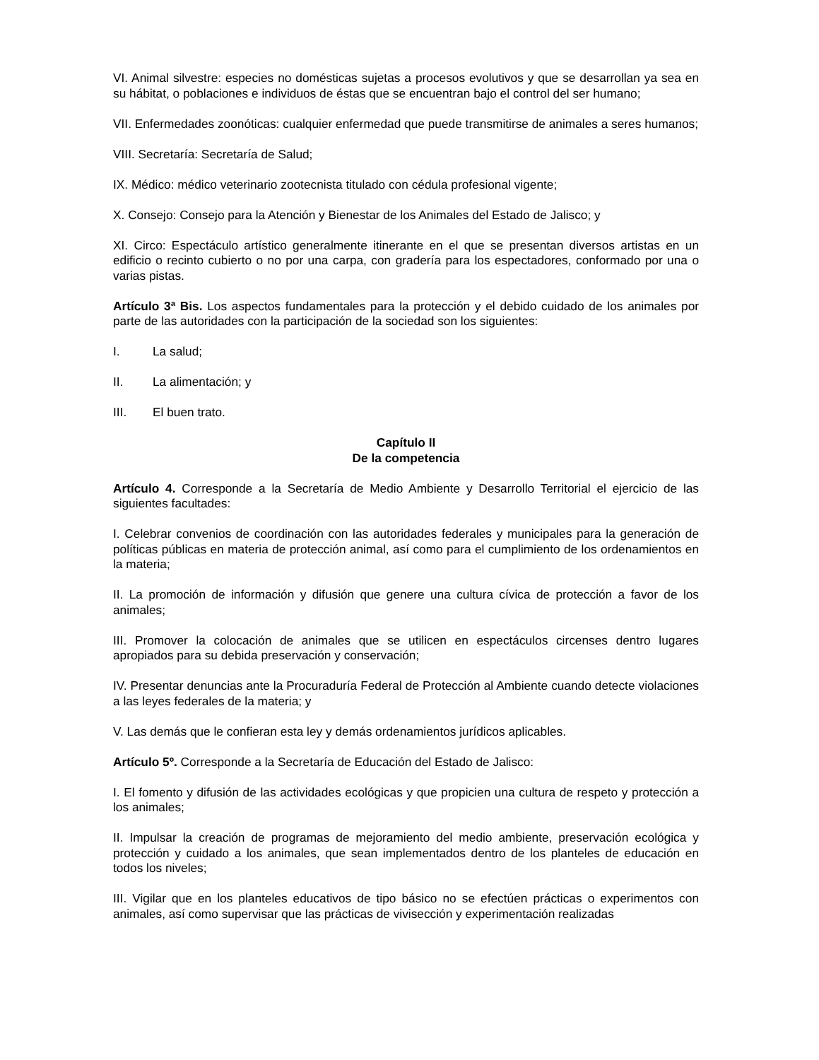VI. Animal silvestre: especies no domésticas sujetas a procesos evolutivos y que se desarrollan ya sea en su hábitat, o poblaciones e individuos de éstas que se encuentran bajo el control del ser humano;
VII. Enfermedades zoonóticas: cualquier enfermedad que puede transmitirse de animales a seres humanos;
VIII. Secretaría: Secretaría de Salud;
IX. Médico: médico veterinario zootecnista titulado con cédula profesional vigente;
X. Consejo: Consejo para la Atención y Bienestar de los Animales del Estado de Jalisco; y
XI. Circo: Espectáculo artístico generalmente itinerante en el que se presentan diversos artistas en un edificio o recinto cubierto o no por una carpa, con gradería para los espectadores, conformado por una o varias pistas.
Artículo 3ª Bis. Los aspectos fundamentales para la protección y el debido cuidado de los animales por parte de las autoridades con la participación de la sociedad son los siguientes:
I. La salud;
II. La alimentación; y
III. El buen trato.
Capítulo II
De la competencia
Artículo 4. Corresponde a la Secretaría de Medio Ambiente y Desarrollo Territorial el ejercicio de las siguientes facultades:
I. Celebrar convenios de coordinación con las autoridades federales y municipales para la generación de políticas públicas en materia de protección animal, así como para el cumplimiento de los ordenamientos en la materia;
II. La promoción de información y difusión que genere una cultura cívica de protección a favor de los animales;
III. Promover la colocación de animales que se utilicen en espectáculos circenses dentro lugares apropiados para su debida preservación y conservación;
IV. Presentar denuncias ante la Procuraduría Federal de Protección al Ambiente cuando detecte violaciones a las leyes federales de la materia; y
V. Las demás que le confieran esta ley y demás ordenamientos jurídicos aplicables.
Artículo 5º. Corresponde a la Secretaría de Educación del Estado de Jalisco:
I. El fomento y difusión de las actividades ecológicas y que propicien una cultura de respeto y protección a los animales;
II. Impulsar la creación de programas de mejoramiento del medio ambiente, preservación ecológica y protección y cuidado a los animales, que sean implementados dentro de los planteles de educación en todos los niveles;
III. Vigilar que en los planteles educativos de tipo básico no se efectúen prácticas o experimentos con animales, así como supervisar que las prácticas de vivisección y experimentación realizadas